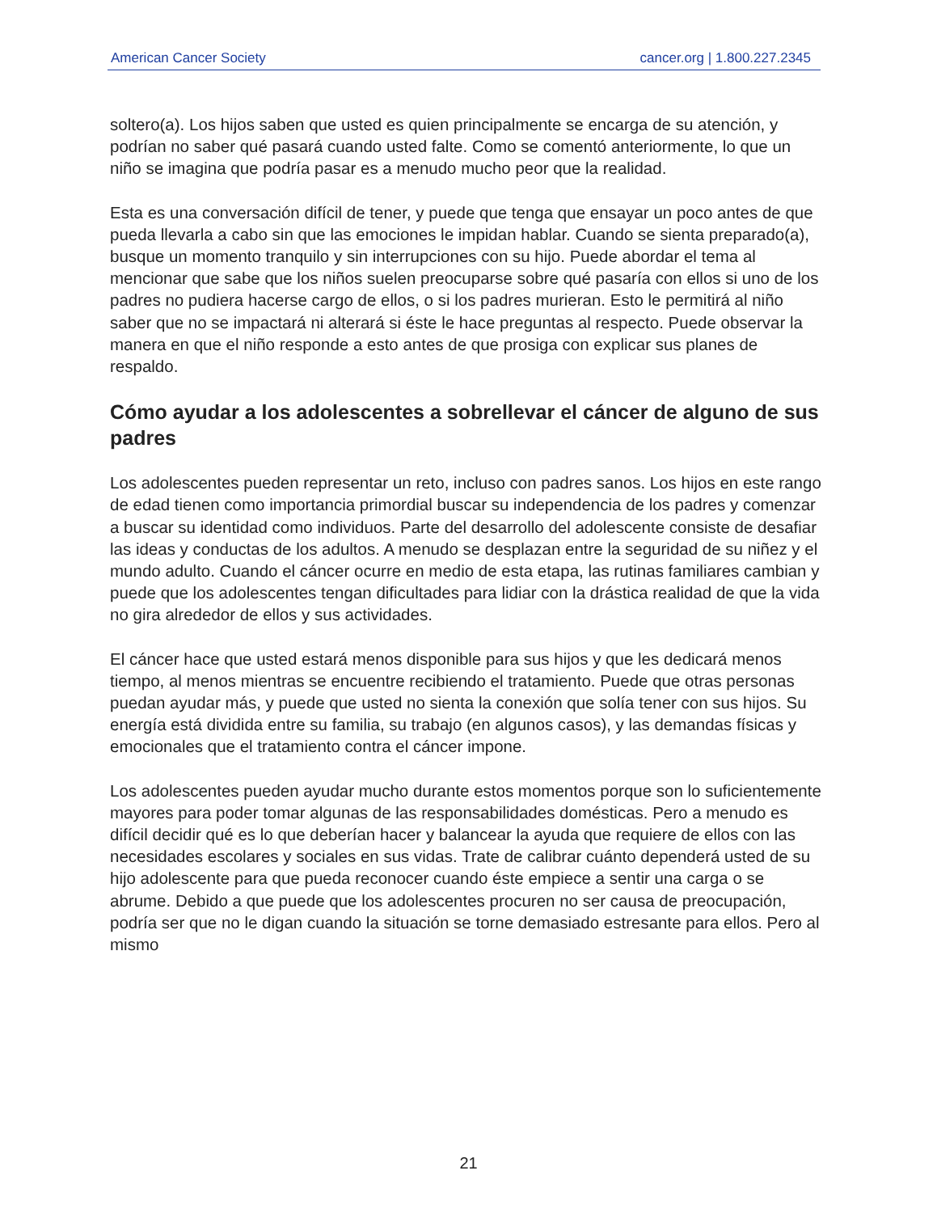American Cancer Society cancer.org | 1.800.227.2345
soltero(a). Los hijos saben que usted es quien principalmente se encarga de su atención, y podrían no saber qué pasará cuando usted falte. Como se comentó anteriormente, lo que un niño se imagina que podría pasar es a menudo mucho peor que la realidad.
Esta es una conversación difícil de tener, y puede que tenga que ensayar un poco antes de que pueda llevarla a cabo sin que las emociones le impidan hablar. Cuando se sienta preparado(a), busque un momento tranquilo y sin interrupciones con su hijo. Puede abordar el tema al mencionar que sabe que los niños suelen preocuparse sobre qué pasaría con ellos si uno de los padres no pudiera hacerse cargo de ellos, o si los padres murieran. Esto le permitirá al niño saber que no se impactará ni alterará si éste le hace preguntas al respecto. Puede observar la manera en que el niño responde a esto antes de que prosiga con explicar sus planes de respaldo.
Cómo ayudar a los adolescentes a sobrellevar el cáncer de alguno de sus padres
Los adolescentes pueden representar un reto, incluso con padres sanos. Los hijos en este rango de edad tienen como importancia primordial buscar su independencia de los padres y comenzar a buscar su identidad como individuos. Parte del desarrollo del adolescente consiste de desafiar las ideas y conductas de los adultos. A menudo se desplazan entre la seguridad de su niñez y el mundo adulto. Cuando el cáncer ocurre en medio de esta etapa, las rutinas familiares cambian y puede que los adolescentes tengan dificultades para lidiar con la drástica realidad de que la vida no gira alrededor de ellos y sus actividades.
El cáncer hace que usted estará menos disponible para sus hijos y que les dedicará menos tiempo, al menos mientras se encuentre recibiendo el tratamiento. Puede que otras personas puedan ayudar más, y puede que usted no sienta la conexión que solía tener con sus hijos. Su energía está dividida entre su familia, su trabajo (en algunos casos), y las demandas físicas y emocionales que el tratamiento contra el cáncer impone.
Los adolescentes pueden ayudar mucho durante estos momentos porque son lo suficientemente mayores para poder tomar algunas de las responsabilidades domésticas. Pero a menudo es difícil decidir qué es lo que deberían hacer y balancear la ayuda que requiere de ellos con las necesidades escolares y sociales en sus vidas. Trate de calibrar cuánto dependerá usted de su hijo adolescente para que pueda reconocer cuando éste empiece a sentir una carga o se abrume. Debido a que puede que los adolescentes procuren no ser causa de preocupación, podría ser que no le digan cuando la situación se torne demasiado estresante para ellos. Pero al mismo
21